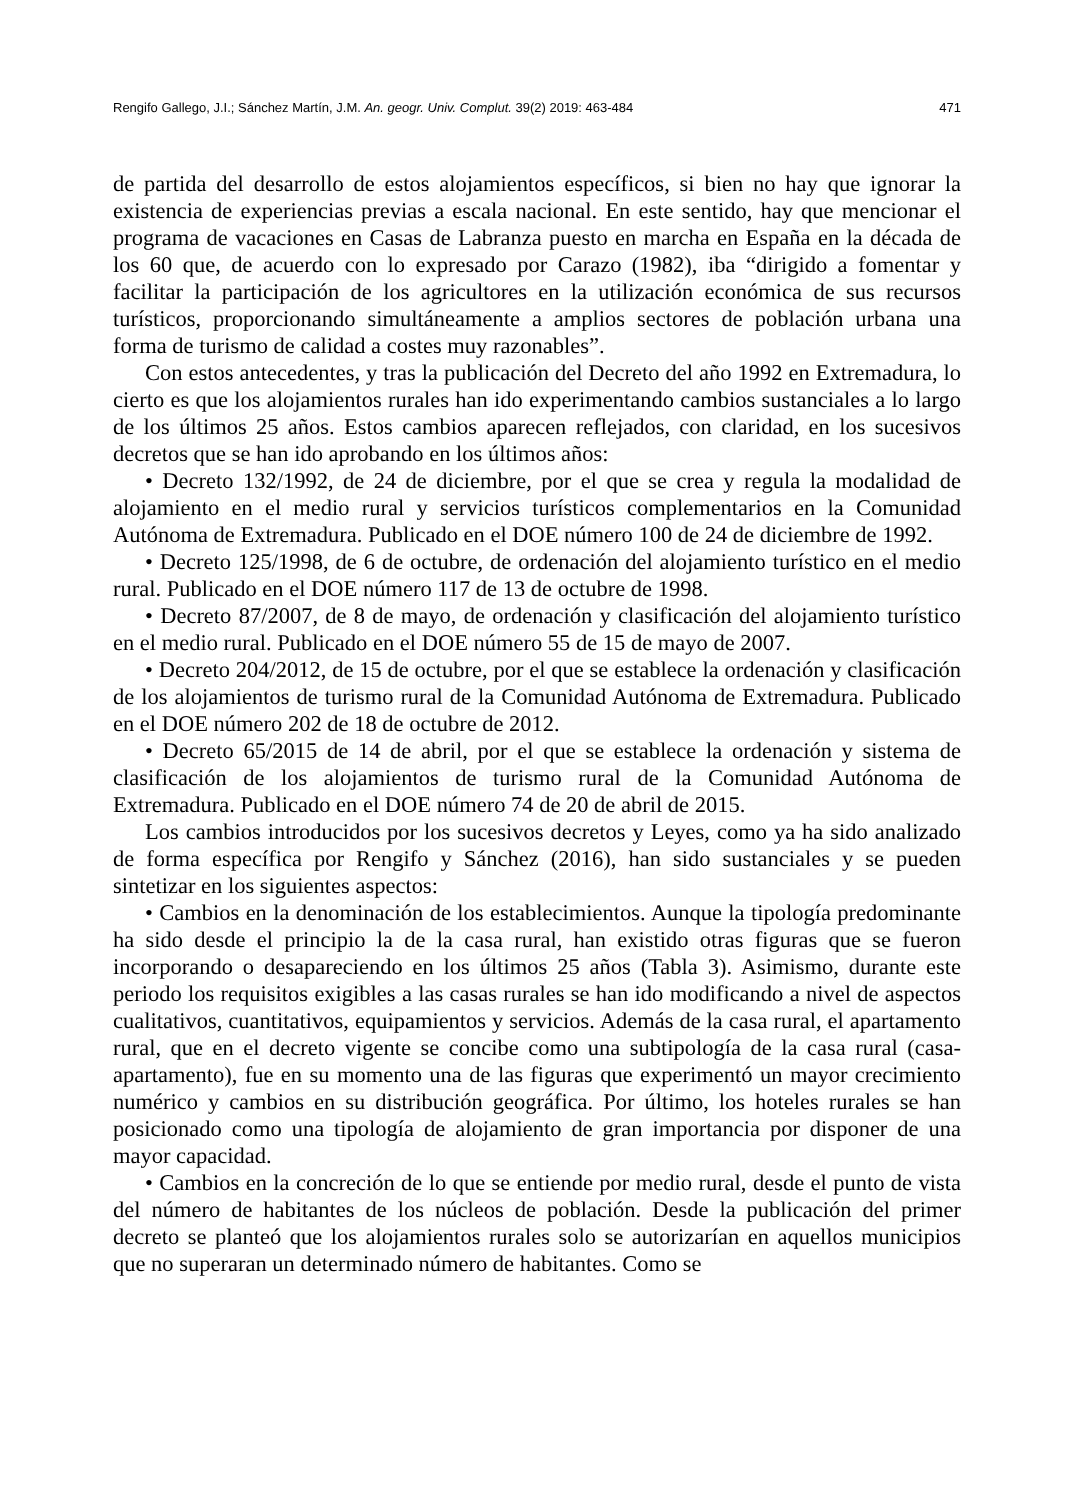Rengifo Gallego, J.I.; Sánchez Martín, J.M. An. geogr. Univ. Complut. 39(2) 2019: 463-484 471
de partida del desarrollo de estos alojamientos específicos, si bien no hay que ignorar la existencia de experiencias previas a escala nacional. En este sentido, hay que mencionar el programa de vacaciones en Casas de Labranza puesto en marcha en España en la década de los 60 que, de acuerdo con lo expresado por Carazo (1982), iba “dirigido a fomentar y facilitar la participación de los agricultores en la utilización económica de sus recursos turísticos, proporcionando simultáneamente a amplios sectores de población urbana una forma de turismo de calidad a costes muy razonables”.
Con estos antecedentes, y tras la publicación del Decreto del año 1992 en Extremadura, lo cierto es que los alojamientos rurales han ido experimentando cambios sustanciales a lo largo de los últimos 25 años. Estos cambios aparecen reflejados, con claridad, en los sucesivos decretos que se han ido aprobando en los últimos años:
• Decreto 132/1992, de 24 de diciembre, por el que se crea y regula la modalidad de alojamiento en el medio rural y servicios turísticos complementarios en la Comunidad Autónoma de Extremadura. Publicado en el DOE número 100 de 24 de diciembre de 1992.
• Decreto 125/1998, de 6 de octubre, de ordenación del alojamiento turístico en el medio rural. Publicado en el DOE número 117 de 13 de octubre de 1998.
• Decreto 87/2007, de 8 de mayo, de ordenación y clasificación del alojamiento turístico en el medio rural. Publicado en el DOE número 55 de 15 de mayo de 2007.
• Decreto 204/2012, de 15 de octubre, por el que se establece la ordenación y clasificación de los alojamientos de turismo rural de la Comunidad Autónoma de Extremadura. Publicado en el DOE número 202 de 18 de octubre de 2012.
• Decreto 65/2015 de 14 de abril, por el que se establece la ordenación y sistema de clasificación de los alojamientos de turismo rural de la Comunidad Autónoma de Extremadura. Publicado en el DOE número 74 de 20 de abril de 2015.
Los cambios introducidos por los sucesivos decretos y Leyes, como ya ha sido analizado de forma específica por Rengifo y Sánchez (2016), han sido sustanciales y se pueden sintetizar en los siguientes aspectos:
• Cambios en la denominación de los establecimientos. Aunque la tipología predominante ha sido desde el principio la de la casa rural, han existido otras figuras que se fueron incorporando o desapareciendo en los últimos 25 años (Tabla 3). Asimismo, durante este periodo los requisitos exigibles a las casas rurales se han ido modificando a nivel de aspectos cualitativos, cuantitativos, equipamientos y servicios. Además de la casa rural, el apartamento rural, que en el decreto vigente se concibe como una subtipología de la casa rural (casa-apartamento), fue en su momento una de las figuras que experimentó un mayor crecimiento numérico y cambios en su distribución geográfica. Por último, los hoteles rurales se han posicionado como una tipología de alojamiento de gran importancia por disponer de una mayor capacidad.
• Cambios en la concreción de lo que se entiende por medio rural, desde el punto de vista del número de habitantes de los núcleos de población. Desde la publicación del primer decreto se planteó que los alojamientos rurales solo se autorizarían en aquellos municipios que no superaran un determinado número de habitantes. Como se